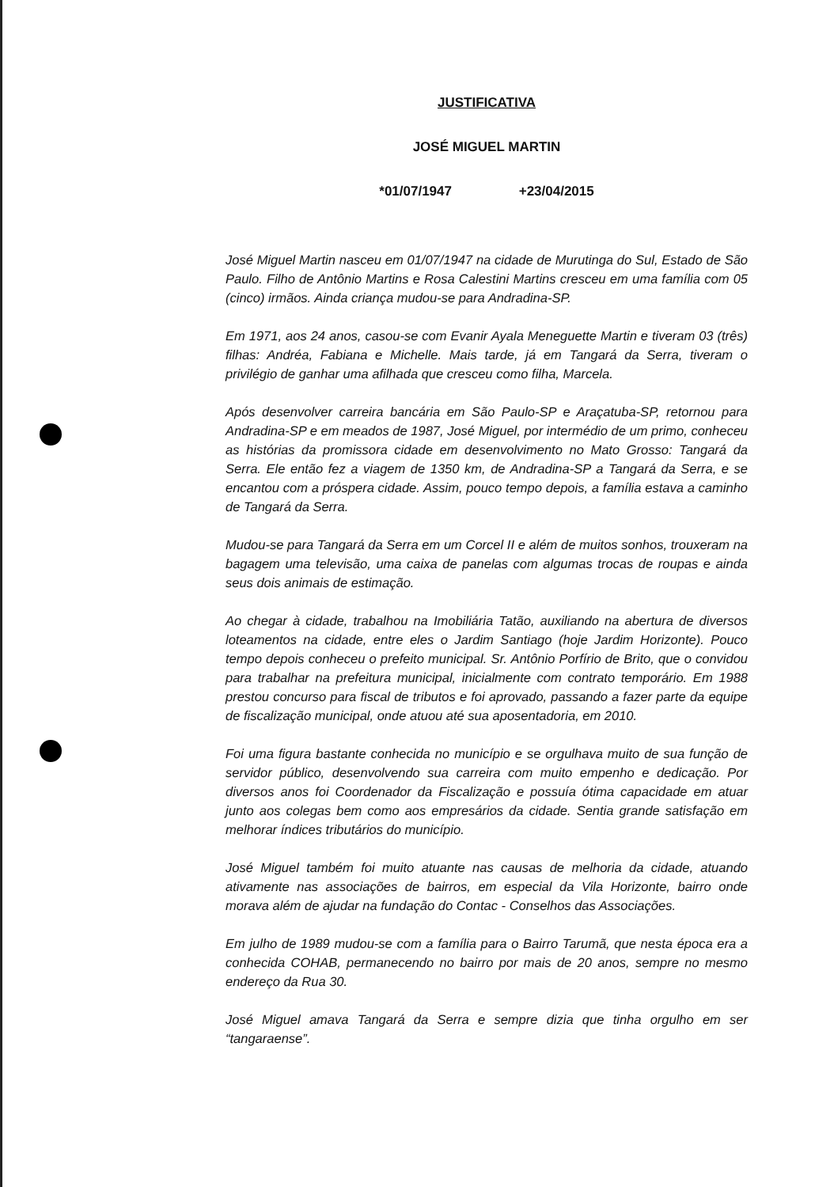JUSTIFICATIVA
JOSÉ MIGUEL MARTIN
*01/07/1947 +23/04/2015
José Miguel Martin nasceu em 01/07/1947 na cidade de Murutinga do Sul, Estado de São Paulo. Filho de Antônio Martins e Rosa Calestini Martins cresceu em uma família com 05 (cinco) irmãos. Ainda criança mudou-se para Andradina-SP.
Em 1971, aos 24 anos, casou-se com Evanir Ayala Meneguette Martin e tiveram 03 (três) filhas: Andréa, Fabiana e Michelle. Mais tarde, já em Tangará da Serra, tiveram o privilégio de ganhar uma afilhada que cresceu como filha, Marcela.
Após desenvolver carreira bancária em São Paulo-SP e Araçatuba-SP, retornou para Andradina-SP e em meados de 1987, José Miguel, por intermédio de um primo, conheceu as histórias da promissora cidade em desenvolvimento no Mato Grosso: Tangará da Serra. Ele então fez a viagem de 1350 km, de Andradina-SP a Tangará da Serra, e se encantou com a próspera cidade. Assim, pouco tempo depois, a família estava a caminho de Tangará da Serra.
Mudou-se para Tangará da Serra em um Corcel II e além de muitos sonhos, trouxeram na bagagem uma televisão, uma caixa de panelas com algumas trocas de roupas e ainda seus dois animais de estimação.
Ao chegar à cidade, trabalhou na Imobiliária Tatão, auxiliando na abertura de diversos loteamentos na cidade, entre eles o Jardim Santiago (hoje Jardim Horizonte). Pouco tempo depois conheceu o prefeito municipal. Sr. Antônio Porfírio de Brito, que o convidou para trabalhar na prefeitura municipal, inicialmente com contrato temporário. Em 1988 prestou concurso para fiscal de tributos e foi aprovado, passando a fazer parte da equipe de fiscalização municipal, onde atuou até sua aposentadoria, em 2010.
Foi uma figura bastante conhecida no município e se orgulhava muito de sua função de servidor público, desenvolvendo sua carreira com muito empenho e dedicação. Por diversos anos foi Coordenador da Fiscalização e possuía ótima capacidade em atuar junto aos colegas bem como aos empresários da cidade. Sentia grande satisfação em melhorar índices tributários do município.
José Miguel também foi muito atuante nas causas de melhoria da cidade, atuando ativamente nas associações de bairros, em especial da Vila Horizonte, bairro onde morava além de ajudar na fundação do Contac - Conselhos das Associações.
Em julho de 1989 mudou-se com a família para o Bairro Tarumã, que nesta época era a conhecida COHAB, permanecendo no bairro por mais de 20 anos, sempre no mesmo endereço da Rua 30.
José Miguel amava Tangará da Serra e sempre dizia que tinha orgulho em ser “tangaraense”.